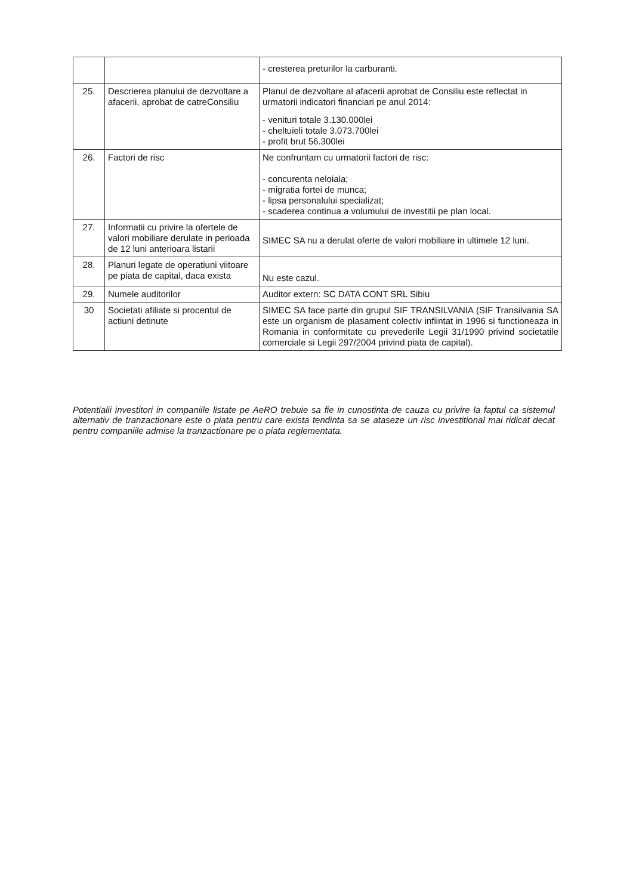| | | - cresterea preturilor la carburanti. |
| 25. | Descrierea planului de dezvoltare a afacerii, aprobat de catreConsiliu | Planul de dezvoltare al afacerii aprobat de Consiliu este reflectat in urmatorii indicatori financiari pe anul 2014: - venituri totale 3.130.000lei - cheltuieli totale 3.073.700lei - profit brut 56.300lei |
| 26. | Factori de risc | Ne confruntam cu urmatorii factori de risc: - concurenta neloiala; - migratia fortei de munca; - lipsa personalului specializat; - scaderea continua a volumului de investitii pe plan local. |
| 27. | Informatii cu privire la ofertele de valori mobiliare derulate in perioada de 12 luni anterioara listarii | SIMEC SA nu a derulat oferte de valori mobiliare in ultimele 12 luni. |
| 28. | Planuri legate de operatiuni viitoare pe piata de capital, daca exista | Nu este cazul. |
| 29. | Numele auditorilor | Auditor extern: SC DATA CONT SRL Sibiu |
| 30 | Societati afiliate si procentul de actiuni detinute | SIMEC SA face parte din grupul SIF TRANSILVANIA (SIF Transilvania SA este un organism de plasament colectiv infiintat in 1996 si functioneaza in Romania in conformitate cu prevederile Legii 31/1990 privind societatile comerciale si Legii 297/2004 privind piata de capital). |
Potentialii investitori in companiile listate pe AeRO trebuie sa fie in cunostinta de cauza cu privire la faptul ca sistemul alternativ de tranzactionare este o piata pentru care exista tendinta sa se ataseze un risc investitional mai ridicat decat pentru companiile admise la tranzactionare pe o piata reglementata.